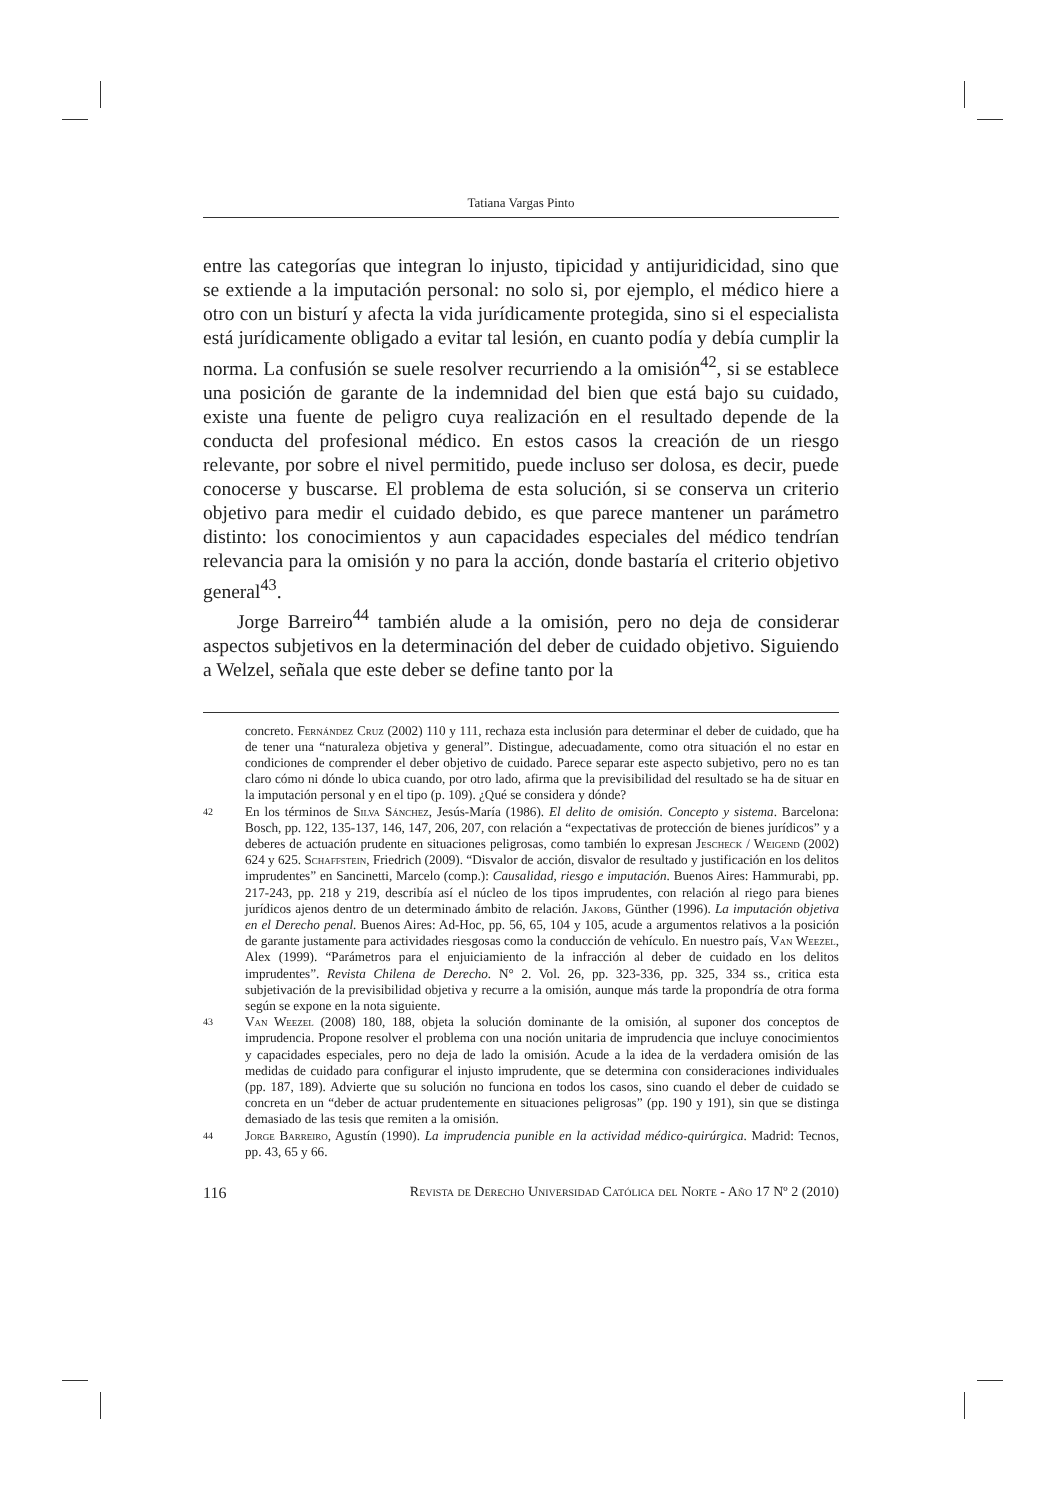Tatiana Vargas Pinto
entre las categorías que integran lo injusto, tipicidad y antijuridicidad, sino que se extiende a la imputación personal: no solo si, por ejemplo, el médico hiere a otro con un bisturí y afecta la vida jurídicamente protegida, sino si el especialista está jurídicamente obligado a evitar tal lesión, en cuanto podía y debía cumplir la norma. La confusión se suele resolver recurriendo a la omisión<sup>42</sup>, si se establece una posición de garante de la indemnidad del bien que está bajo su cuidado, existe una fuente de peligro cuya realización en el resultado depende de la conducta del profesional médico. En estos casos la creación de un riesgo relevante, por sobre el nivel permitido, puede incluso ser dolosa, es decir, puede conocerse y buscarse. El problema de esta solución, si se conserva un criterio objetivo para medir el cuidado debido, es que parece mantener un parámetro distinto: los conocimientos y aun capacidades especiales del médico tendrían relevancia para la omisión y no para la acción, donde bastaría el criterio objetivo general<sup>43</sup>.
Jorge Barreiro<sup>44</sup> también alude a la omisión, pero no deja de considerar aspectos subjetivos en la determinación del deber de cuidado objetivo. Siguiendo a Welzel, señala que este deber se define tanto por la
concreto. Fernández Cruz (2002) 110 y 111, rechaza esta inclusión para determinar el deber de cuidado, que ha de tener una “naturaleza objetiva y general”. Distingue, adecuadamente, como otra situación el no estar en condiciones de comprender el deber objetivo de cuidado. Parece separar este aspecto subjetivo, pero no es tan claro cómo ni dónde lo ubica cuando, por otro lado, afirma que la previsibilidad del resultado se ha de situar en la imputación personal y en el tipo (p. 109). ¿Qué se considera y dónde?
42 En los términos de Silva Sánchez, Jesús-María (1986). El delito de omisión. Concepto y sistema. Barcelona: Bosch, pp. 122, 135-137, 146, 147, 206, 207, con relación a “expectativas de protección de bienes jurídicos” y a deberes de actuación prudente en situaciones peligrosas, como también lo expresan Jescheck / Weigend (2002) 624 y 625. Schaffstein, Friedrich (2009). “Disvalor de acción, disvalor de resultado y justificación en los delitos imprudentes” en Sancinetti, Marcelo (comp.): Causalidad, riesgo e imputación. Buenos Aires: Hammurabi, pp. 217-243, pp. 218 y 219, describía así el núcleo de los tipos imprudentes, con relación al riego para bienes jurídicos ajenos dentro de un determinado ámbito de relación. Jakobs, Günther (1996). La imputación objetiva en el Derecho penal. Buenos Aires: Ad-Hoc, pp. 56, 65, 104 y 105, acude a argumentos relativos a la posición de garante justamente para actividades riesgosas como la conducción de vehículo. En nuestro país, Van Weezel, Alex (1999). “Parámetros para el enjuiciamiento de la infracción al deber de cuidado en los delitos imprudentes”. Revista Chilena de Derecho. N° 2. Vol. 26, pp. 323-336, pp. 325, 334 ss., critica esta subjetivación de la previsibilidad objetiva y recurre a la omisión, aunque más tarde la propondría de otra forma según se expone en la nota siguiente.
43 Van Weezel (2008) 180, 188, objeta la solución dominante de la omisión, al suponer dos conceptos de imprudencia. Propone resolver el problema con una noción unitaria de imprudencia que incluye conocimientos y capacidades especiales, pero no deja de lado la omisión. Acude a la idea de la verdadera omisión de las medidas de cuidado para configurar el injusto imprudente, que se determina con consideraciones individuales (pp. 187, 189). Advierte que su solución no funciona en todos los casos, sino cuando el deber de cuidado se concreta en un “deber de actuar prudentemente en situaciones peligrosas” (pp. 190 y 191), sin que se distinga demasiado de las tesis que remiten a la omisión.
44 Jorge Barreiro, Agustín (1990). La imprudencia punible en la actividad médico-quirúrgica. Madrid: Tecnos, pp. 43, 65 y 66.
116 Revista de Derecho Universidad Católica del Norte - Año 17 Nº 2 (2010)